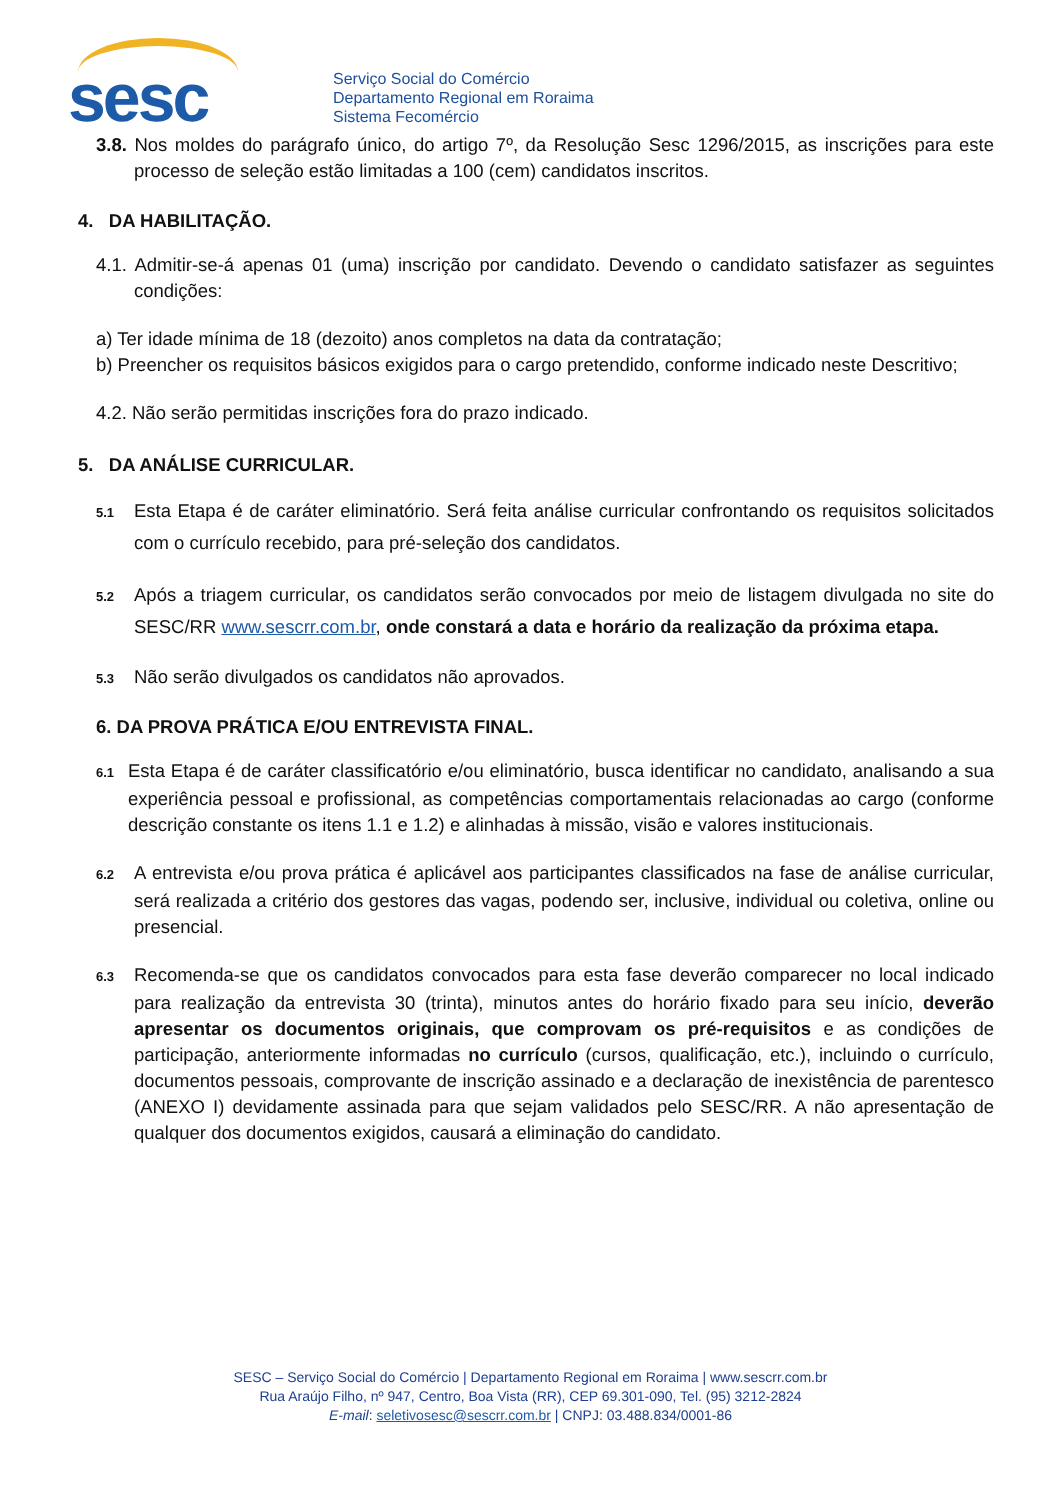sesc
Serviço Social do Comércio
Departamento Regional em Roraima
Sistema Fecomércio
3.8. Nos moldes do parágrafo único, do artigo 7º, da Resolução Sesc 1296/2015, as inscrições para este processo de seleção estão limitadas a 100 (cem) candidatos inscritos.
4. DA HABILITAÇÃO.
4.1. Admitir-se-á apenas 01 (uma) inscrição por candidato. Devendo o candidato satisfazer as seguintes condições:
a) Ter idade mínima de 18 (dezoito) anos completos na data da contratação;
b) Preencher os requisitos básicos exigidos para o cargo pretendido, conforme indicado neste Descritivo;
4.2. Não serão permitidas inscrições fora do prazo indicado.
5. DA ANÁLISE CURRICULAR.
5.1 Esta Etapa é de caráter eliminatório. Será feita análise curricular confrontando os requisitos solicitados com o currículo recebido, para pré-seleção dos candidatos.
5.2 Após a triagem curricular, os candidatos serão convocados por meio de listagem divulgada no site do SESC/RR www.sescrr.com.br, onde constará a data e horário da realização da próxima etapa.
5.3 Não serão divulgados os candidatos não aprovados.
6. DA PROVA PRÁTICA E/OU ENTREVISTA FINAL.
6.1 Esta Etapa é de caráter classificatório e/ou eliminatório, busca identificar no candidato, analisando a sua experiência pessoal e profissional, as competências comportamentais relacionadas ao cargo (conforme descrição constante os itens 1.1 e 1.2) e alinhadas à missão, visão e valores institucionais.
6.2 A entrevista e/ou prova prática é aplicável aos participantes classificados na fase de análise curricular, será realizada a critério dos gestores das vagas, podendo ser, inclusive, individual ou coletiva, online ou presencial.
6.3 Recomenda-se que os candidatos convocados para esta fase deverão comparecer no local indicado para realização da entrevista 30 (trinta), minutos antes do horário fixado para seu início, deverão apresentar os documentos originais, que comprovam os pré-requisitos e as condições de participação, anteriormente informadas no currículo (cursos, qualificação, etc.), incluindo o currículo, documentos pessoais, comprovante de inscrição assinado e a declaração de inexistência de parentesco (ANEXO I) devidamente assinada para que sejam validados pelo SESC/RR. A não apresentação de qualquer dos documentos exigidos, causará a eliminação do candidato.
SESC – Serviço Social do Comércio | Departamento Regional em Roraima | www.sescrr.com.br
Rua Araújo Filho, nº 947, Centro, Boa Vista (RR), CEP 69.301-090, Tel. (95) 3212-2824
E-mail: seletivosesc@sescrr.com.br | CNPJ: 03.488.834/0001-86